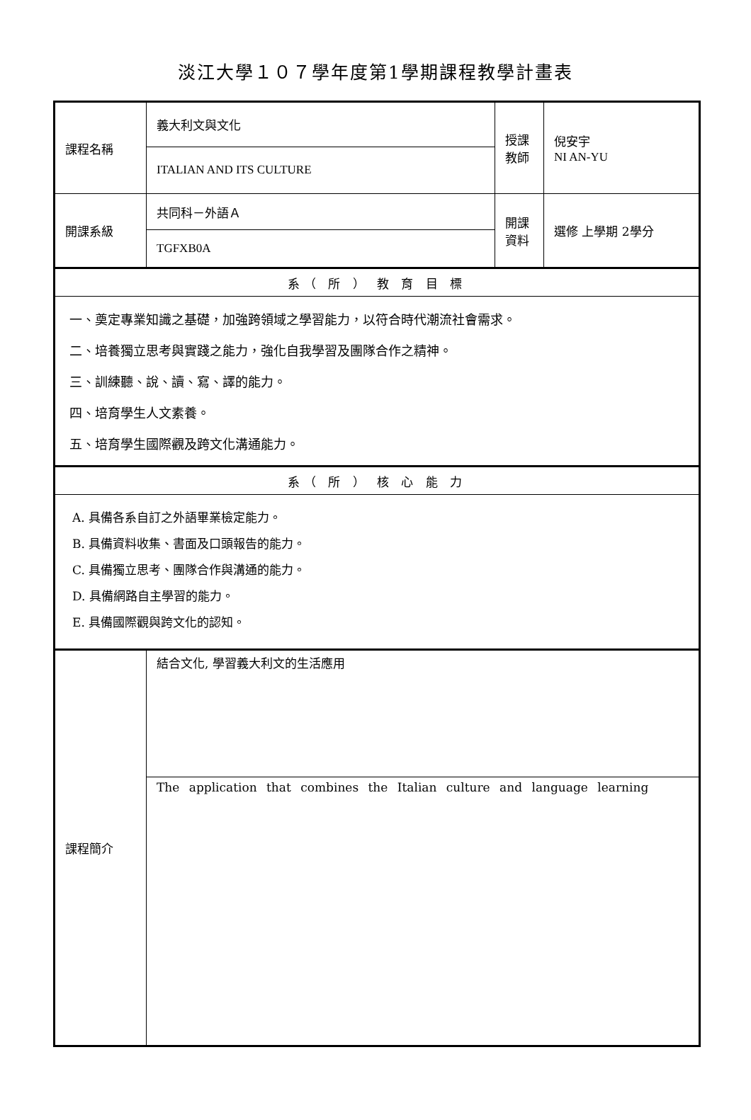淡江大學１０７學年度第1學期課程教學計畫表
| 課程名稱 | 義大利文與文化 | 授課教師 | 倪安宇 NI AN-YU |
| | ITALIAN AND ITS CULTURE | | |
| 開課系級 | 共同科－外語Ａ | 開課資料 | 選修 上學期 2學分 |
| | TGFXB0A | | |
| 系（ 所 ） 教 育 目 標 | | | |
| 一、奠定專業知識之基礎，加強跨領域之學習能力，以符合時代潮流社會需求。 二、培養獨立思考與實踐之能力，強化自我學習及團隊合作之精神。 三、訓練聽、說、讀、寫、譯的能力。 四、培育學生人文素養。 五、培育學生國際觀及跨文化溝通能力。 | | | |
| 系（ 所 ） 核 心 能 力 | | | |
| A. 具備各系自訂之外語畢業檢定能力。 B. 具備資料收集、書面及口頭報告的能力。 C. 具備獨立思考、團隊合作與溝通的能力。 D. 具備網路自主學習的能力。 E. 具備國際觀與跨文化的認知。 | | | |
| 課程簡介 | 結合文化, 學習義大利文的生活應用 | | |
| | The application that combines the Italian culture and language learning | | |